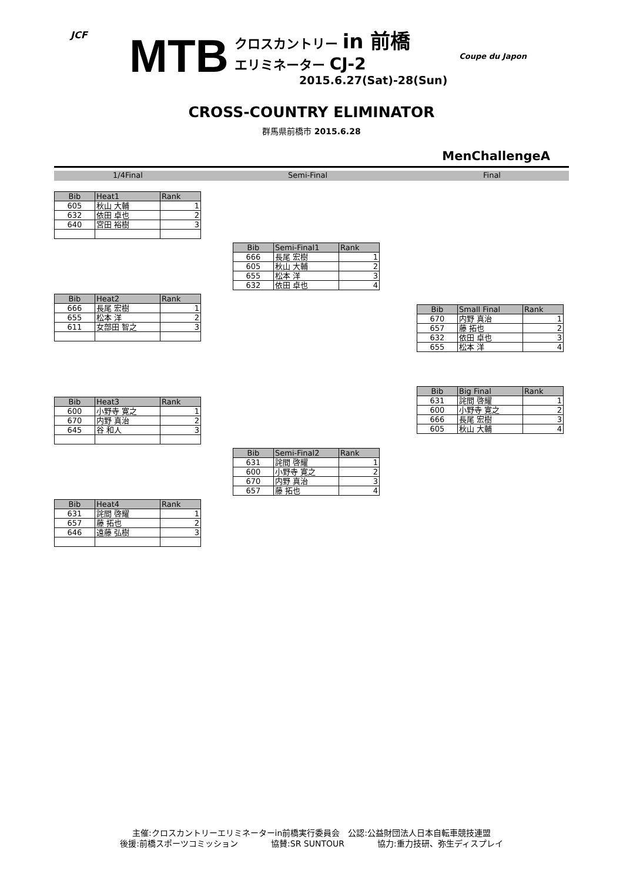JCF MTB
クロスカントリー in 前橋
エリミネーター CJ-2
2015.6.27(Sat)-28(Sun)
Coupe du Japon
CROSS-COUNTRY ELIMINATOR
群馬県前橋市 2015.6.28
MenChallengeA
1/4Final Semi-Final Final
| Bib | Heat1 | Rank |
| --- | --- | --- |
| 605 | 秋山 大輔 | 1 |
| 632 | 依田 卓也 | 2 |
| 640 | 宮田 裕樹 | 3 |
| Bib | Semi-Final1 | Rank |
| --- | --- | --- |
| 666 | 長尾 宏樹 | 1 |
| 605 | 秋山 大輔 | 2 |
| 655 | 松本 洋 | 3 |
| 632 | 依田 卓也 | 4 |
| Bib | Heat2 | Rank |
| --- | --- | --- |
| 666 | 長尾 宏樹 | 1 |
| 655 | 松本 洋 | 2 |
| 611 | 女部田 智之 | 3 |
| Bib | Small Final | Rank |
| --- | --- | --- |
| 670 | 内野 真治 | 1 |
| 657 | 藤 拓也 | 2 |
| 632 | 依田 卓也 | 3 |
| 655 | 松本 洋 | 4 |
| Bib | Big Final | Rank |
| --- | --- | --- |
| 631 | 詫間 啓耀 | 1 |
| 600 | 小野寺 寛之 | 2 |
| 666 | 長尾 宏樹 | 3 |
| 605 | 秋山 大輔 | 4 |
| Bib | Heat3 | Rank |
| --- | --- | --- |
| 600 | 小野寺 寛之 | 1 |
| 670 | 内野 真治 | 2 |
| 645 | 谷 和人 | 3 |
| Bib | Semi-Final2 | Rank |
| --- | --- | --- |
| 631 | 詫間 啓耀 | 1 |
| 600 | 小野寺 寛之 | 2 |
| 670 | 内野 真治 | 3 |
| 657 | 藤 拓也 | 4 |
| Bib | Heat4 | Rank |
| --- | --- | --- |
| 631 | 詫間 啓耀 | 1 |
| 657 | 藤 拓也 | 2 |
| 646 | 遠藤 弘樹 | 3 |
主催:クロスカントリーエリミネーターin前橋実行委員会　公認:公益財団法人日本自転車競技連盟
後援:前橋スポーツコミッション　　　　協賛:SR SUNTOUR　　　　協力:重力技研、弥生ディスプレイ